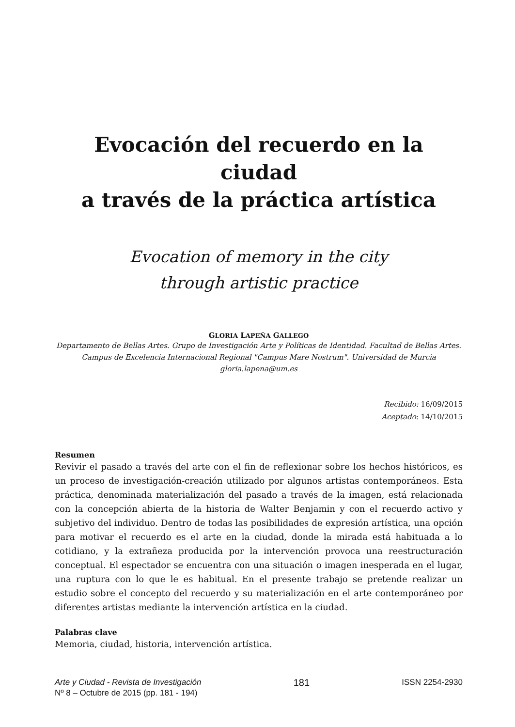Evocación del recuerdo en la ciudad
a través de la práctica artística
Evocation of memory in the city
through artistic practice
GLORIA LAPEÑA GALLEGO
Departamento de Bellas Artes. Grupo de Investigación Arte y Políticas de Identidad. Facultad de Bellas Artes. Campus de Excelencia Internacional Regional "Campus Mare Nostrum". Universidad de Murcia
gloria.lapena@um.es
Recibido: 16/09/2015
Aceptado: 14/10/2015
Resumen
Revivir el pasado a través del arte con el fin de reflexionar sobre los hechos históricos, es un proceso de investigación-creación utilizado por algunos artistas contemporáneos. Esta práctica, denominada materialización del pasado a través de la imagen, está relacionada con la concepción abierta de la historia de Walter Benjamin y con el recuerdo activo y subjetivo del individuo. Dentro de todas las posibilidades de expresión artística, una opción para motivar el recuerdo es el arte en la ciudad, donde la mirada está habituada a lo cotidiano, y la extrañeza producida por la intervención provoca una reestructuración conceptual. El espectador se encuentra con una situación o imagen inesperada en el lugar, una ruptura con lo que le es habitual. En el presente trabajo se pretende realizar un estudio sobre el concepto del recuerdo y su materialización en el arte contemporáneo por diferentes artistas mediante la intervención artística en la ciudad.
Palabras clave
Memoria, ciudad, historia, intervención artística.
Arte y Ciudad - Revista de Investigación
Nº 8 – Octubre de 2015 (pp. 181 - 194)
181
ISSN 2254-2930